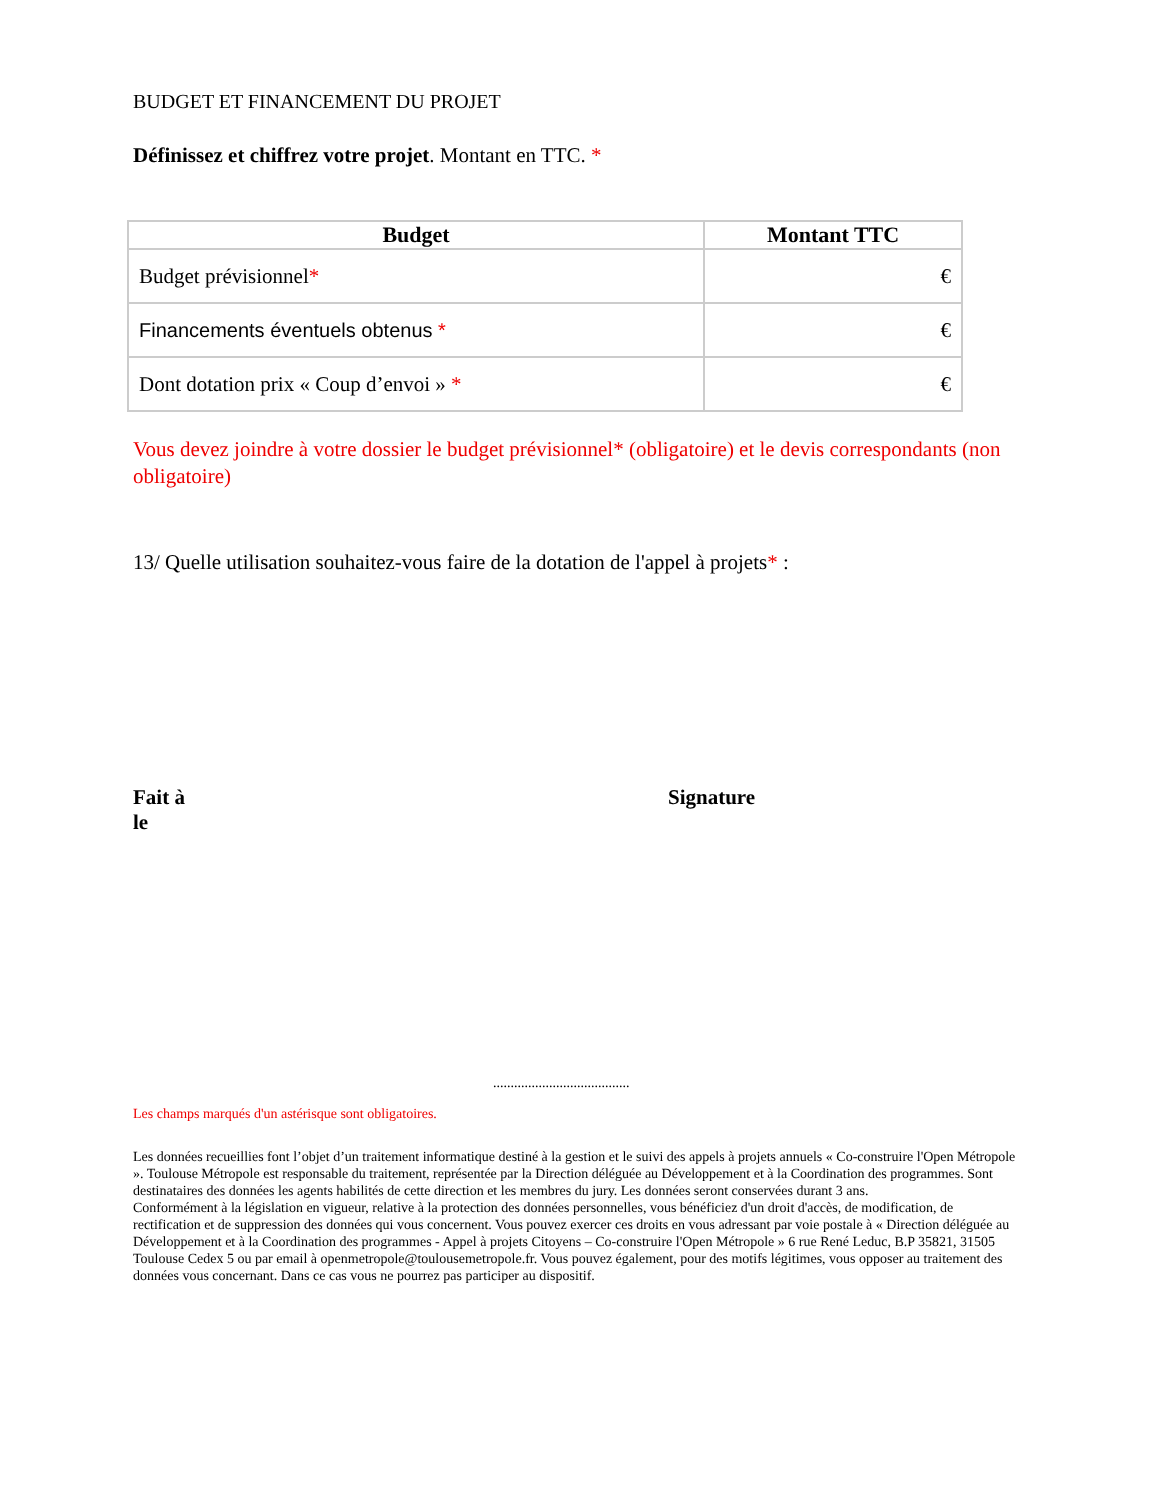BUDGET ET FINANCEMENT DU PROJET
Définissez et chiffrez votre projet. Montant en TTC. *
| Budget | Montant TTC |
| --- | --- |
| Budget prévisionnel * | € |
| Financements éventuels obtenus * | € |
| Dont dotation prix « Coup d’envoi » * | € |
Vous devez joindre à votre dossier le budget prévisionnel* (obligatoire) et le devis correspondants (non obligatoire)
13/ Quelle utilisation souhaitez-vous faire de la dotation de l'appel à projets* :
Fait à
le
Signature
.......................................
Les champs marqués d'un astérisque sont obligatoires.
Les données recueillies font l’objet d’un traitement informatique destiné à la gestion et le suivi des appels à projets annuels « Co-construire l'Open Métropole ». Toulouse Métropole est responsable du traitement, représentée par la Direction déléguée au Développement et à la Coordination des programmes. Sont destinataires des données les agents habilités de cette direction et les membres du jury. Les données seront conservées durant 3 ans.
Conformément à la législation en vigueur, relative à la protection des données personnelles, vous bénéficiez d'un droit d'accès, de modification, de rectification et de suppression des données qui vous concernent. Vous pouvez exercer ces droits en vous adressant par voie postale à « Direction déléguée au Développement et à la Coordination des programmes - Appel à projets Citoyens – Co-construire l'Open Métropole » 6 rue René Leduc, B.P 35821, 31505 Toulouse Cedex 5 ou par email à openmetropole@toulousemetropole.fr. Vous pouvez également, pour des motifs légitimes, vous opposer au traitement des données vous concernant. Dans ce cas vous ne pourrez pas participer au dispositif.